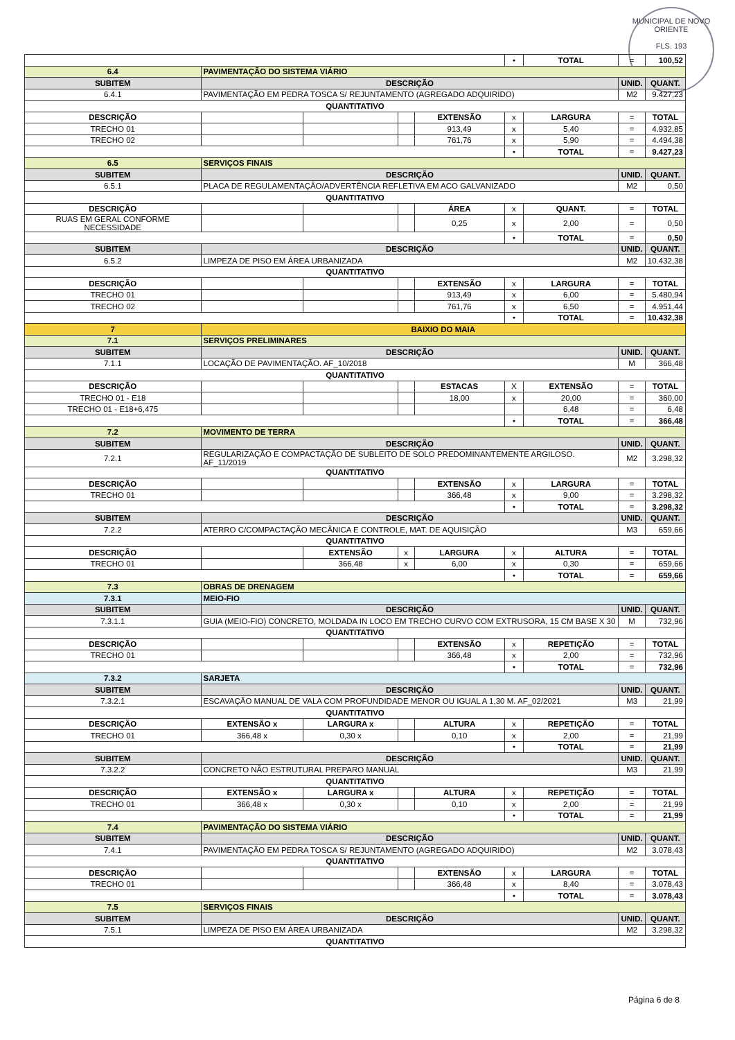MUNICIPAL DE NOVO ORIENTE
FLS. 193
| | | | | | | • | TOTAL | = | 100,52 |
| 6.4 | PAVIMENTAÇÃO DO SISTEMA VIÁRIO | | | | | | | | |
| SUBITEM | DESCRIÇÃO | | | | | | | UNID. | QUANT. |
| 6.4.1 | PAVIMENTAÇÃO EM PEDRA TOSCA S/ REJUNTAMENTO (AGREGADO ADQUIRIDO) | | | | | | | M2 | 9.427,23 |
| QUANTITATIVO | | | | | | | | | |
| DESCRIÇÃO | | | | | EXTENSÃO | x | LARGURA | = | TOTAL |
| TRECHO 01 | | | | | 913,49 | x | 5,40 | = | 4.932,85 |
| TRECHO 02 | | | | | 761,76 | x | 5,90 | = | 4.494,38 |
| | | | | | | • | TOTAL | = | 9.427,23 |
| 6.5 | SERVIÇOS FINAIS | | | | | | | | |
| SUBITEM | DESCRIÇÃO | | | | | | | UNID. | QUANT. |
| 6.5.1 | PLACA DE REGULAMENTAÇÃO/ADVERTÊNCIA REFLETIVA EM ACO GALVANIZADO | | | | | | | M2 | 0,50 |
| QUANTITATIVO | | | | | | | | | |
| DESCRIÇÃO | | | | | ÁREA | x | QUANT. | = | TOTAL |
| RUAS EM GERAL CONFORME NECESSIDADE | | | | | 0,25 | x | 2,00 | = | 0,50 |
| | | | | | | • | TOTAL | = | 0,50 |
| SUBITEM | DESCRIÇÃO | | | | | | | UNID. | QUANT. |
| 6.5.2 | LIMPEZA DE PISO EM ÁREA URBANIZADA | | | | | | | M2 | 10.432,38 |
| QUANTITATIVO | | | | | | | | | |
| DESCRIÇÃO | | | | | EXTENSÃO | x | LARGURA | = | TOTAL |
| TRECHO 01 | | | | | 913,49 | x | 6,00 | = | 5.480,94 |
| TRECHO 02 | | | | | 761,76 | x | 6,50 | = | 4.951,44 |
| | | | | | | • | TOTAL | = | 10.432,38 |
| 7 | BAIXIO DO MAIA | | | | | | | | |
| 7.1 | SERVIÇOS PRELIMINARES | | | | | | | | |
| SUBITEM | DESCRIÇÃO | | | | | | | UNID. | QUANT. |
| 7.1.1 | LOCAÇÃO DE PAVIMENTAÇÃO. AF_10/2018 | | | | | | | M | 366,48 |
| QUANTITATIVO | | | | | | | | | |
| DESCRIÇÃO | | | | | ESTACAS | X | EXTENSÃO | = | TOTAL |
| TRECHO 01 - E18 | | | | | 18,00 | x | 20,00 | = | 360,00 |
| TRECHO 01 - E18+6,475 | | | | | | | 6,48 | = | 6,48 |
| | | | | | | • | TOTAL | = | 366,48 |
| 7.2 | MOVIMENTO DE TERRA | | | | | | | | |
| SUBITEM | DESCRIÇÃO | | | | | | | UNID. | QUANT. |
| 7.2.1 | REGULARIZAÇÃO E COMPACTAÇÃO DE SUBLEITO DE SOLO PREDOMINANTEMENTE ARGILOSO. AF_11/2019 | | | | | | | M2 | 3.298,32 |
| QUANTITATIVO | | | | | | | | | |
| DESCRIÇÃO | | | | | EXTENSÃO | x | LARGURA | = | TOTAL |
| TRECHO 01 | | | | | 366,48 | x | 9,00 | = | 3.298,32 |
| | | | | | | • | TOTAL | = | 3.298,32 |
| SUBITEM | DESCRIÇÃO | | | | | | | UNID. | QUANT. |
| 7.2.2 | ATERRO C/COMPACTAÇÃO MECÂNICA E CONTROLE, MAT. DE AQUISIÇÃO | | | | | | | M3 | 659,66 |
| QUANTITATIVO | | | | | | | | | |
| DESCRIÇÃO | | | EXTENSÃO | x | LARGURA | x | ALTURA | = | TOTAL |
| TRECHO 01 | | | 366,48 | x | 6,00 | x | 0,30 | = | 659,66 |
| | | | | | | • | TOTAL | = | 659,66 |
| 7.3 | OBRAS DE DRENAGEM | | | | | | | | |
| 7.3.1 | MEIO-FIO | | | | | | | | |
| SUBITEM | DESCRIÇÃO | | | | | | | UNID. | QUANT. |
| 7.3.1.1 | GUIA (MEIO-FIO) CONCRETO, MOLDADA IN LOCO EM TRECHO CURVO COM EXTRUSORA, 15 CM BASE X 30 | | | | | | | M | 732,96 |
| QUANTITATIVO | | | | | | | | | |
| DESCRIÇÃO | | | | | EXTENSÃO | x | REPETIÇÃO | = | TOTAL |
| TRECHO 01 | | | | | 366,48 | x | 2,00 | = | 732,96 |
| | | | | | | • | TOTAL | = | 732,96 |
| 7.3.2 | SARJETA | | | | | | | | |
| SUBITEM | DESCRIÇÃO | | | | | | | UNID. | QUANT. |
| 7.3.2.1 | ESCAVAÇÃO MANUAL DE VALA COM PROFUNDIDADE MENOR OU IGUAL A 1,30 M. AF_02/2021 | | | | | | | M3 | 21,99 |
| QUANTITATIVO | | | | | | | | | |
| DESCRIÇÃO | | EXTENSÃO x | LARGURA x | | ALTURA | x | REPETIÇÃO | = | TOTAL |
| TRECHO 01 | | 366,48 x | 0,30 x | | 0,10 | x | 2,00 | = | 21,99 |
| | | | | | | • | TOTAL | = | 21,99 |
| SUBITEM | DESCRIÇÃO | | | | | | | UNID. | QUANT. |
| 7.3.2.2 | CONCRETO NÃO ESTRUTURAL PREPARO MANUAL | | | | | | | M3 | 21,99 |
| QUANTITATIVO | | | | | | | | | |
| DESCRIÇÃO | | EXTENSÃO x | LARGURA x | | ALTURA | x | REPETIÇÃO | = | TOTAL |
| TRECHO 01 | | 366,48 x | 0,30 x | | 0,10 | x | 2,00 | = | 21,99 |
| | | | | | | • | TOTAL | = | 21,99 |
| 7.4 | PAVIMENTAÇÃO DO SISTEMA VIÁRIO | | | | | | | | |
| SUBITEM | DESCRIÇÃO | | | | | | | UNID. | QUANT. |
| 7.4.1 | PAVIMENTAÇÃO EM PEDRA TOSCA S/ REJUNTAMENTO (AGREGADO ADQUIRIDO) | | | | | | | M2 | 3.078,43 |
| QUANTITATIVO | | | | | | | | | |
| DESCRIÇÃO | | | | | EXTENSÃO | x | LARGURA | = | TOTAL |
| TRECHO 01 | | | | | 366,48 | x | 8,40 | = | 3.078,43 |
| | | | | | | • | TOTAL | = | 3.078,43 |
| 7.5 | SERVIÇOS FINAIS | | | | | | | | |
| SUBITEM | DESCRIÇÃO | | | | | | | UNID. | QUANT. |
| 7.5.1 | LIMPEZA DE PISO EM ÁREA URBANIZADA | | | | | | | M2 | 3.298,32 |
| QUANTITATIVO | | | | | | | | | |
Página 6 de 8